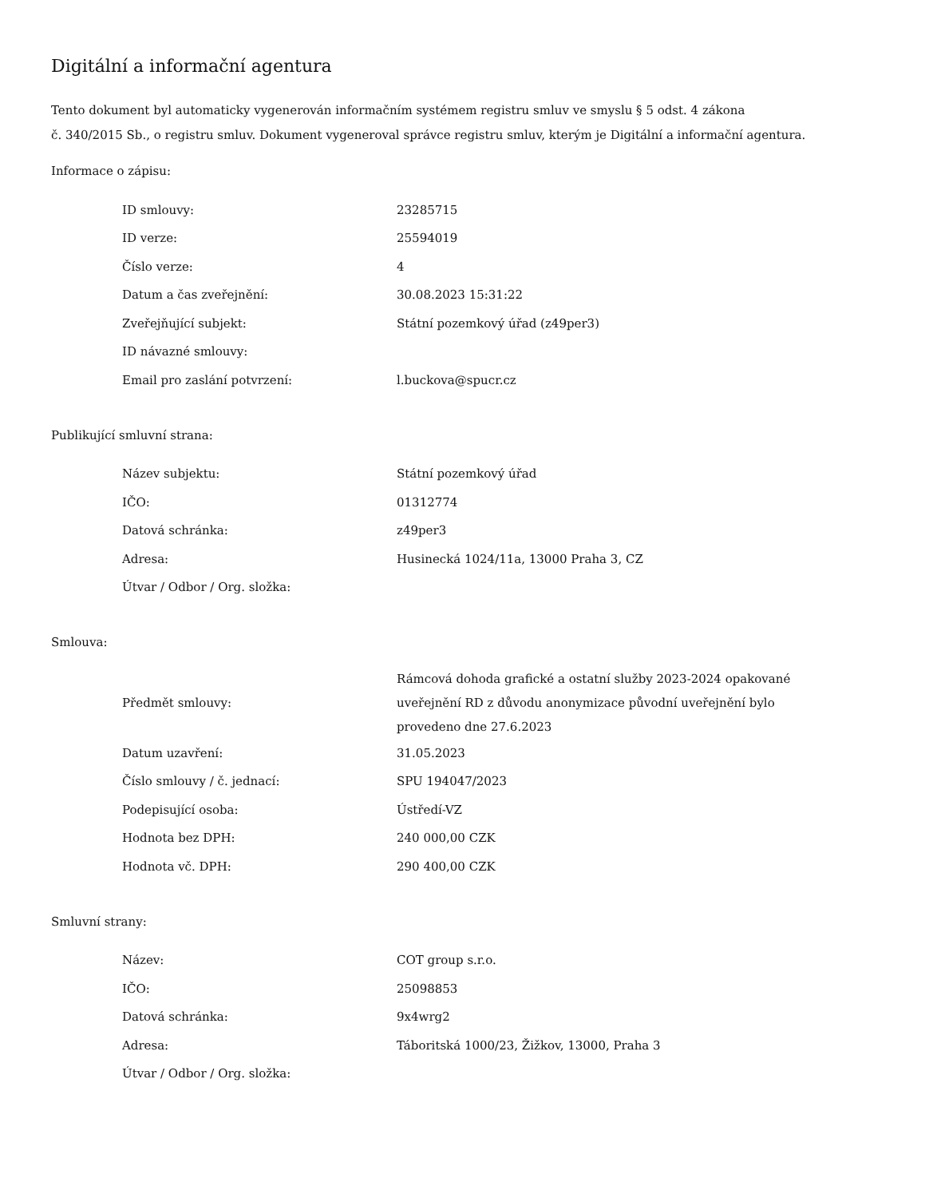Digitální a informační agentura
Tento dokument byl automaticky vygenerován informačním systémem registru smluv ve smyslu § 5 odst. 4 zákona
č. 340/2015 Sb., o registru smluv. Dokument vygeneroval správce registru smluv, kterým je Digitální a informační agentura.
Informace o zápisu:
| ID smlouvy: | 23285715 |
| ID verze: | 25594019 |
| Číslo verze: | 4 |
| Datum a čas zveřejnění: | 30.08.2023 15:31:22 |
| Zveřejňující subjekt: | Státní pozemkový úřad (z49per3) |
| ID návazné smlouvy: | |
| Email pro zaslání potvrzení: | l.buckova@spucr.cz |
Publikující smluvní strana:
| Název subjektu: | Státní pozemkový úřad |
| IČO: | 01312774 |
| Datová schránka: | z49per3 |
| Adresa: | Husinecká 1024/11a, 13000 Praha 3, CZ |
| Útvar / Odbor / Org. složka: | |
Smlouva:
| Předmět smlouvy: | Rámcová dohoda grafické a ostatní služby 2023-2024 opakované uveřejnění RD z důvodu anonymizace původní uveřejnění bylo provedeno dne 27.6.2023 |
| Datum uzavření: | 31.05.2023 |
| Číslo smlouvy / č. jednací: | SPU 194047/2023 |
| Podepisující osoba: | Ústředí-VZ |
| Hodnota bez DPH: | 240 000,00 CZK |
| Hodnota vč. DPH: | 290 400,00 CZK |
Smluvní strany:
| Název: | COT group s.r.o. |
| IČO: | 25098853 |
| Datová schránka: | 9x4wrg2 |
| Adresa: | Táboritská 1000/23, Žižkov, 13000, Praha 3 |
| Útvar / Odbor / Org. složka: | |